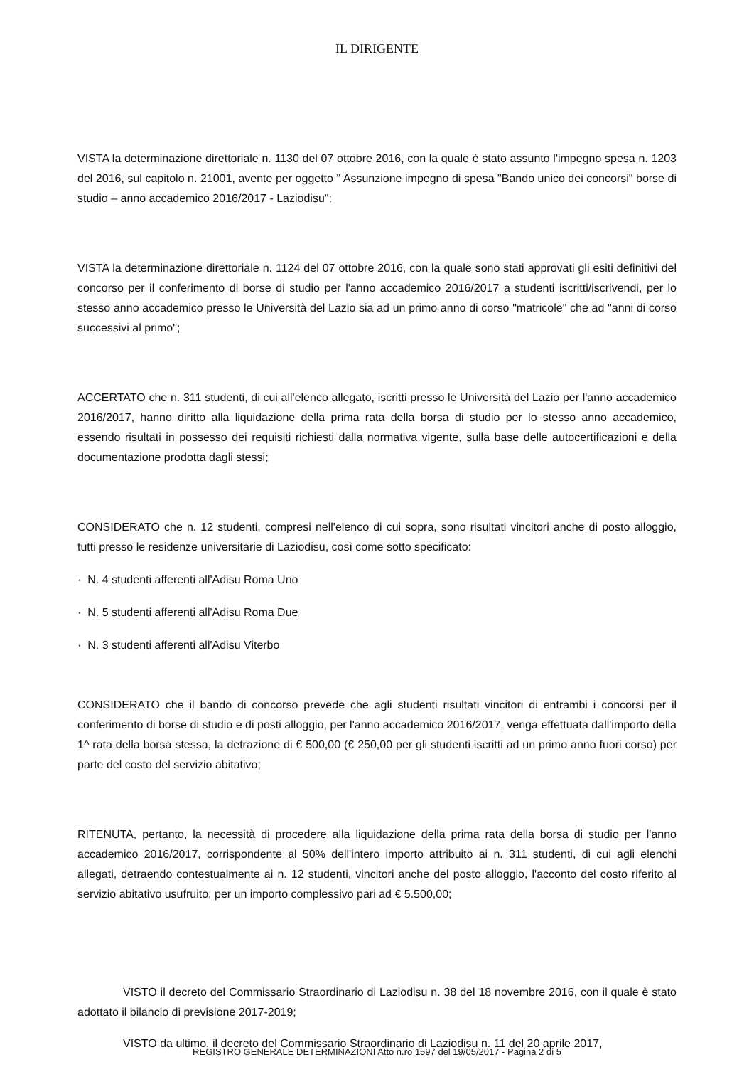IL DIRIGENTE
VISTA la determinazione direttoriale n. 1130 del 07 ottobre 2016, con la quale è stato assunto l'impegno spesa n. 1203 del 2016, sul capitolo n. 21001, avente per oggetto " Assunzione impegno di spesa "Bando unico dei concorsi" borse di studio – anno accademico 2016/2017 - Laziodisu";
VISTA la determinazione direttoriale n. 1124 del 07 ottobre 2016, con la quale sono stati approvati gli esiti definitivi del concorso per il conferimento di borse di studio per l'anno accademico 2016/2017 a studenti iscritti/iscrivendi, per lo stesso anno accademico presso le Università del Lazio sia ad un primo anno di corso "matricole" che ad "anni di corso successivi al primo";
ACCERTATO che n. 311 studenti, di cui all'elenco allegato, iscritti presso le Università del Lazio per l'anno accademico 2016/2017, hanno diritto alla liquidazione della prima rata della borsa di studio per lo stesso anno accademico, essendo risultati in possesso dei requisiti richiesti dalla normativa vigente, sulla base delle autocertificazioni e della documentazione prodotta dagli stessi;
CONSIDERATO che n. 12 studenti, compresi nell'elenco di cui sopra, sono risultati vincitori anche di posto alloggio, tutti presso le residenze universitarie di Laziodisu, così come sotto specificato:
· N. 4 studenti afferenti all'Adisu Roma Uno
· N. 5 studenti afferenti all'Adisu Roma Due
· N. 3 studenti afferenti all'Adisu Viterbo
CONSIDERATO che il bando di concorso prevede che agli studenti risultati vincitori di entrambi i concorsi per il conferimento di borse di studio e di posti alloggio, per l'anno accademico 2016/2017, venga effettuata dall'importo della 1^ rata della borsa stessa, la detrazione di € 500,00 (€ 250,00 per gli studenti iscritti ad un primo anno fuori corso) per parte del costo del servizio abitativo;
RITENUTA, pertanto, la necessità di procedere alla liquidazione della prima rata della borsa di studio per l'anno accademico 2016/2017, corrispondente al 50% dell'intero importo attribuito ai n. 311 studenti, di cui agli elenchi allegati, detraendo contestualmente ai n. 12 studenti, vincitori anche del posto alloggio, l'acconto del costo riferito al servizio abitativo usufruito, per un importo complessivo pari ad € 5.500,00;
VISTO il decreto del Commissario Straordinario di Laziodisu n. 38 del 18 novembre 2016, con il quale è stato adottato il bilancio di previsione 2017-2019;
VISTO da ultimo, il decreto del Commissario Straordinario di Laziodisu n. 11 del 20 aprile 2017,
REGISTRO GENERALE DETERMINAZIONI Atto n.ro 1597 del 19/05/2017 - Pagina 2 di 5